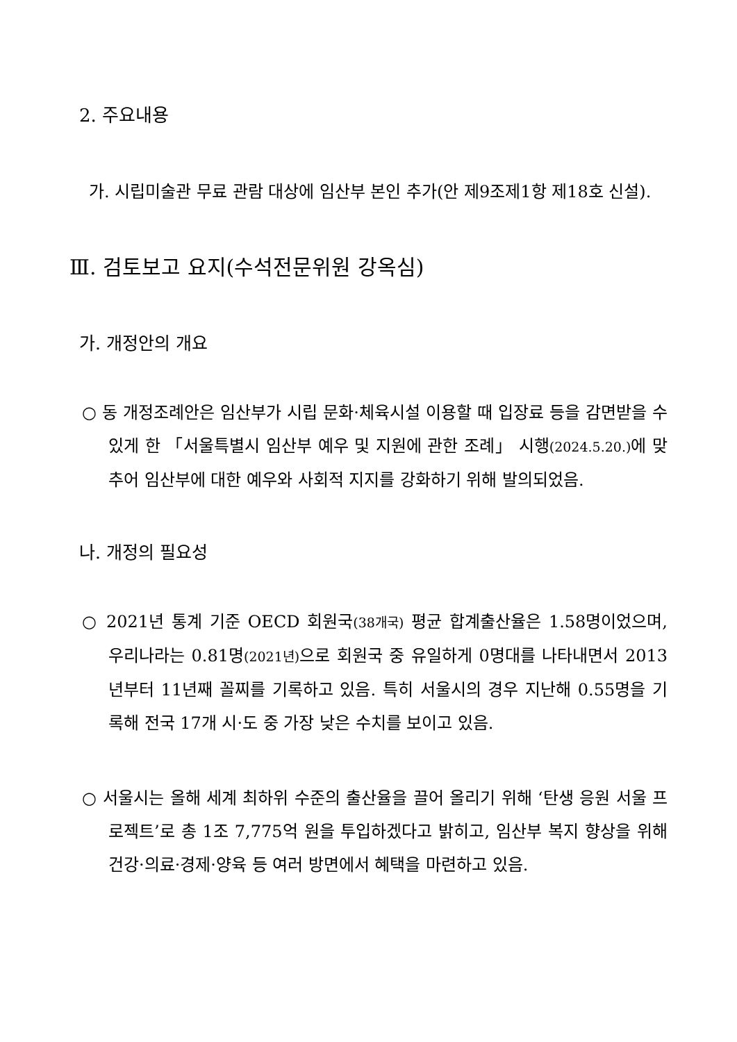2. 주요내용
가. 시립미술관 무료 관람 대상에 임산부 본인 추가(안 제9조제1항 제18호 신설).
Ⅲ. 검토보고 요지(수석전문위원 강옥심)
가. 개정안의 개요
○ 동 개정조례안은 임산부가 시립 문화·체육시설 이용할 때 입장료 등을 감면받을 수 있게 한 「서울특별시 임산부 예우 및 지원에 관한 조례」 시행(2024.5.20.) 에 맞추어 임산부에 대한 예우와 사회적 지지를 강화하기 위해 발의되었음.
나. 개정의 필요성
○ 2021년 통계 기준 OECD 회원국(38개국) 평균 합계출산율은 1.58명이었으며, 우리나라는 0.81명(2021년) 으로 회원국 중 유일하게 0명대를 나타내면서 2013년부터 11년째 꼴찌를 기록하고 있음. 특히 서울시의 경우 지난해 0.55명을 기록해 전국 17개 시·도 중 가장 낮은 수치를 보이고 있음.
○ 서울시는 올해 세계 최하위 수준의 출산율을 끌어 올리기 위해 ‘탄생 응원 서울 프로젝트’로 총 1조 7,775억 원을 투입하겠다고 밝히고, 임산부 복지 향상을 위해 건강·의료·경제·양육 등 여러 방면에서 혜택을 마련하고 있음.